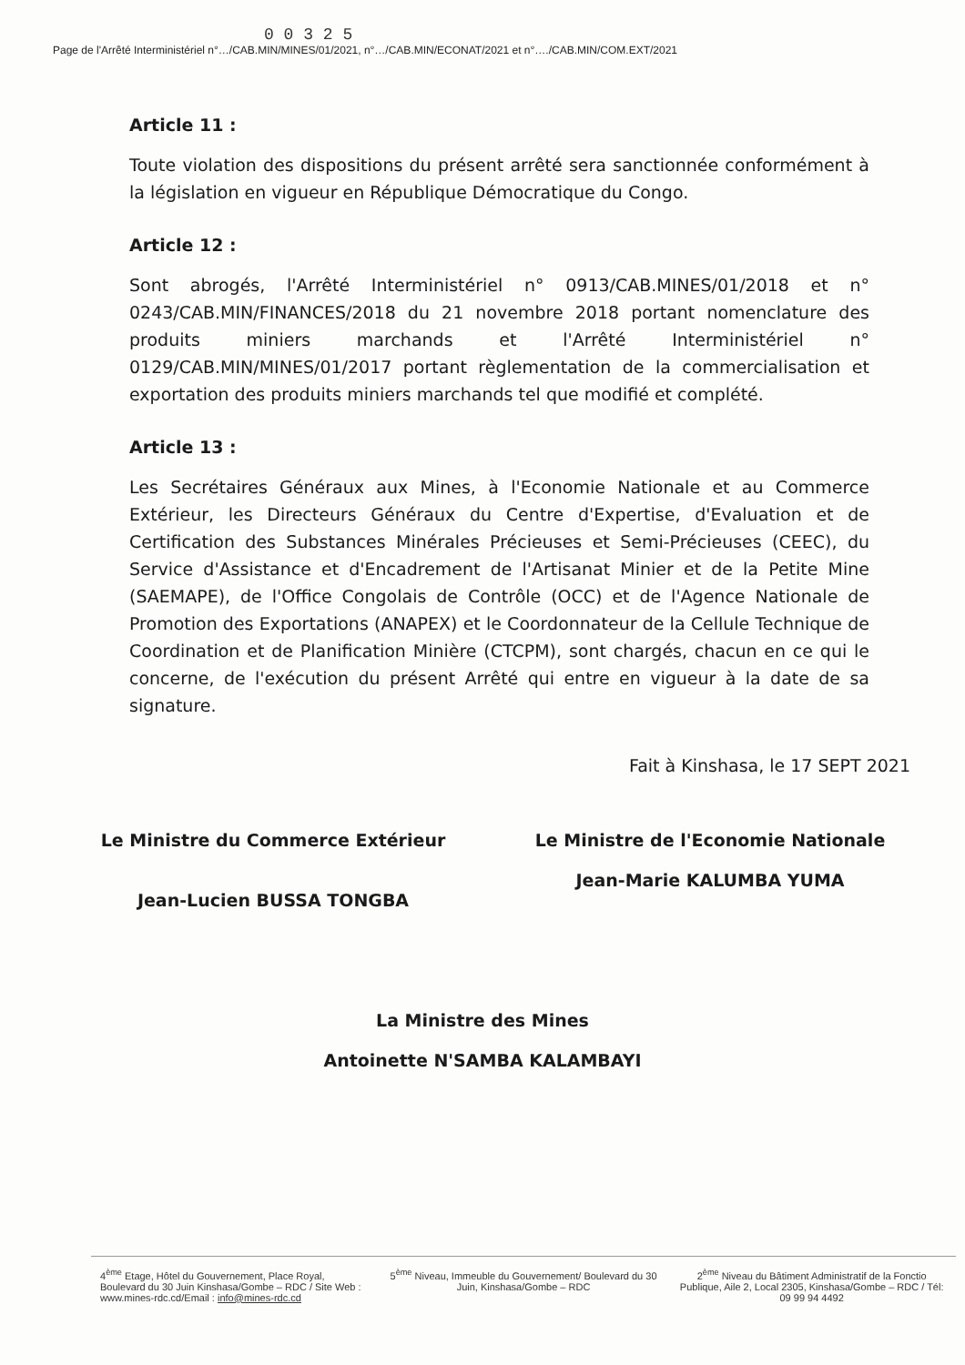0 0 3 2 5
Page de l'Arrêté Interministériel n°…/CAB.MIN/MINES/01/2021, n°…/CAB.MIN/ECONAT/2021 et n°…./CAB.MIN/COM.EXT/2021
Article 11 :
Toute violation des dispositions du présent arrêté sera sanctionnée conformément à la législation en vigueur en République Démocratique du Congo.
Article 12 :
Sont abrogés, l'Arrêté Interministériel n° 0913/CAB.MINES/01/2018 et n° 0243/CAB.MIN/FINANCES/2018 du 21 novembre 2018 portant nomenclature des produits miniers marchands et l'Arrêté Interministériel n° 0129/CAB.MIN/MINES/01/2017 portant règlementation de la commercialisation et exportation des produits miniers marchands tel que modifié et complété.
Article 13 :
Les Secrétaires Généraux aux Mines, à l'Economie Nationale et au Commerce Extérieur, les Directeurs Généraux du Centre d'Expertise, d'Evaluation et de Certification des Substances Minérales Précieuses et Semi-Précieuses (CEEC), du Service d'Assistance et d'Encadrement de l'Artisanat Minier et de la Petite Mine (SAEMAPE), de l'Office Congolais de Contrôle (OCC) et de l'Agence Nationale de Promotion des Exportations (ANAPEX) et le Coordonnateur de la Cellule Technique de Coordination et de Planification Minière (CTCPM), sont chargés, chacun en ce qui le concerne, de l'exécution du présent Arrêté qui entre en vigueur à la date de sa signature.
Fait à Kinshasa, le 17 SEPT 2021
Le Ministre du Commerce Extérieur
Jean-Lucien BUSSA TONGBA
Le Ministre de l'Economie Nationale
Jean-Marie KALUMBA YUMA
La Ministre des Mines
Antoinette N'SAMBA KALAMBAYI
4<sup>ème</sup> Etage, Hôtel du Gouvernement, Place Royal, Boulevard du 30 Juin Kinshasa/Gombe – RDC / Site Web : www.mines-rdc.cd/Email : info@mines-rdc.cd
5<sup>ème</sup> Niveau, Immeuble du Gouvernement/ Boulevard du 30 Juin, Kinshasa/Gombe – RDC
2<sup>ème</sup> Niveau du Bâtiment Administratif de la Fonctio Publique, Aile 2, Local 2305, Kinshasa/Gombe – RDC / Tél: 09 99 94 4492